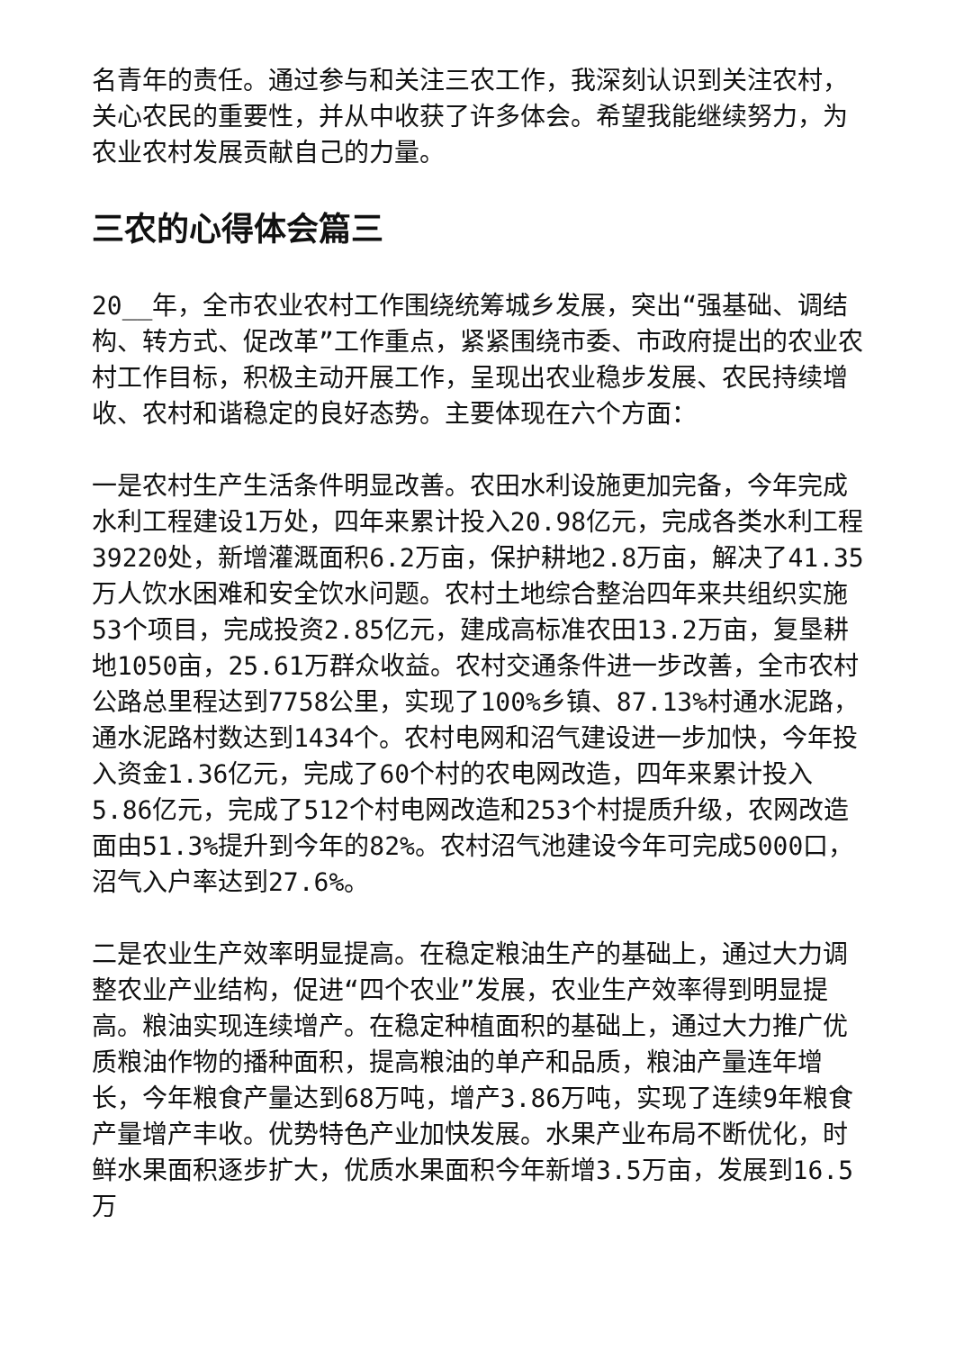名青年的责任。通过参与和关注三农工作，我深刻认识到关注农村，关心农民的重要性，并从中收获了许多体会。希望我能继续努力，为农业农村发展贡献自己的力量。
三农的心得体会篇三
20__年，全市农业农村工作围绕统筹城乡发展，突出“强基础、调结构、转方式、促改革”工作重点，紧紧围绕市委、市政府提出的农业农村工作目标，积极主动开展工作，呈现出农业稳步发展、农民持续增收、农村和谐稳定的良好态势。主要体现在六个方面：
一是农村生产生活条件明显改善。农田水利设施更加完备，今年完成水利工程建设1万处，四年来累计投入20.98亿元，完成各类水利工程39220处，新增灌溉面积6.2万亩，保护耕地2.8万亩，解决了41.35万人饮水困难和安全饮水问题。农村土地综合整治四年来共组织实施53个项目，完成投资2.85亿元，建成高标准农田13.2万亩，复垦耕地1050亩，25.61万群众收益。农村交通条件进一步改善，全市农村公路总里程达到7758公里，实现了100%乡镇、87.13%村通水泥路，通水泥路村数达到1434个。农村电网和沼气建设进一步加快，今年投入资金1.36亿元，完成了60个村的农电网改造，四年来累计投入5.86亿元，完成了512个村电网改造和253个村提质升级，农网改造面由51.3%提升到今年的82%。农村沼气池建设今年可完成5000口，沼气入户率达到27.6%。
二是农业生产效率明显提高。在稳定粮油生产的基础上，通过大力调整农业产业结构，促进“四个农业”发展，农业生产效率得到明显提高。粮油实现连续增产。在稳定种植面积的基础上，通过大力推广优质粮油作物的播种面积，提高粮油的单产和品质，粮油产量连年增长，今年粮食产量达到68万吨，增产3.86万吨，实现了连续9年粮食产量增产丰收。优势特色产业加快发展。水果产业布局不断优化，时鲜水果面积逐步扩大，优质水果面积今年新增3.5万亩，发展到16.5万